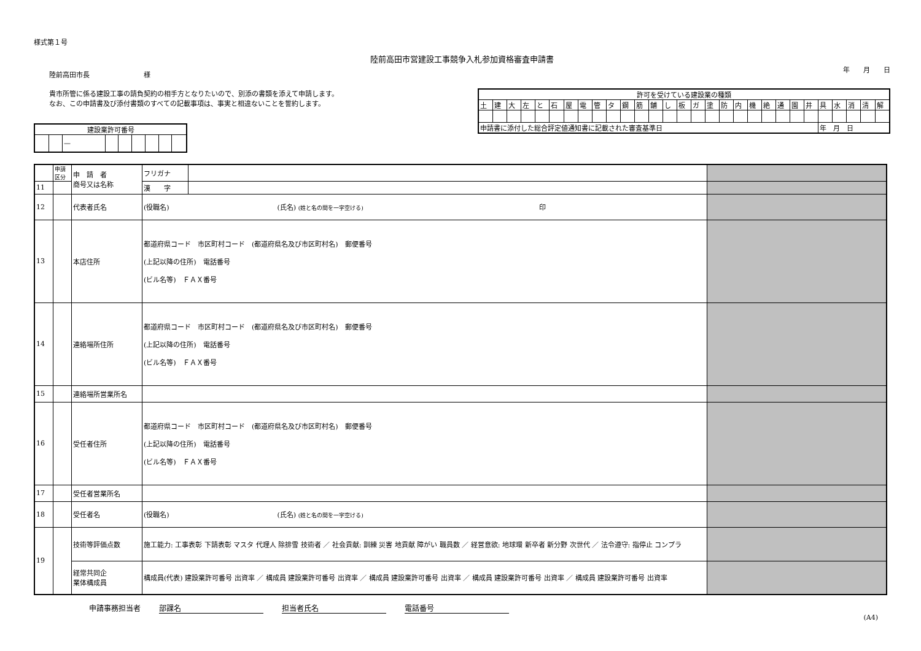様式第１号
陸前高田市営建設工事競争入札参加資格審査申請書
陸前高田市長　　　　　　　　様
年　　月　　日
貴市所管に係る建設工事の請負契約の相手方となりたいので、別添の書類を添えて申請します。
なお、この申請書及び添付書類のすべての記載事項は、事実と相違ないことを誓約します。
| 建設業許可番号 | | | | | | | | |
| --- | --- | --- | --- | --- | --- | --- | --- | --- |
| | | — | | | | | | |
| 許可を受けている建設業の種類 | | | | | | | | | | | | | | | | | | | | | | | | | | | | |
| --- | --- | --- | --- | --- | --- | --- | --- | --- | --- | --- | --- | --- | --- | --- | --- | --- | --- | --- | --- | --- | --- | --- | --- | --- | --- | --- | --- | --- |
| 土 | 建 | 大 | 左 | と | 石 | 屋 | 電 | 管 | タ | 鋼 | 筋 | 舗 | し | 板 | ガ | 塗 | 防 | 内 | 機 | 絶 | 通 | 園 | 井 | 具 | 水 | 消 | 清 | 解 |
| 申請書に添付した総合評定値通知書に記載された審査基準日 | | | | | | | | | | | | | | | | | | | | | | | | 年 月 日 | | | | |
| | 申請区分 | 申 請 者 商号又は名称 | フリガナ | | |
| 11 | | | 漢 字 | | |
| 12 | | 代表者氏名 | (役職名) (氏名) (姓と名の間を一字空ける) 印 | | |
| 13 | | 本店住所 | 都道府県コード 市区町村コード (都道府県名及び市区町村名) 郵便番号 (上記以降の住所) 電話番号 (ビル名等) ＦＡＸ番号 | | |
| 14 | | 連絡場所住所 | 都道府県コード 市区町村コード (都道府県名及び市区町村名) 郵便番号 (上記以降の住所) 電話番号 (ビル名等) ＦＡＸ番号 | | |
| 15 | | 連絡場所営業所名 | | | |
| 16 | | 受任者住所 | 都道府県コード 市区町村コード (都道府県名及び市区町村名) 郵便番号 (上記以降の住所) 電話番号 (ビル名等) ＦＡＸ番号 | | |
| 17 | | 受任者営業所名 | | | |
| 18 | | 受任者名 | (役職名) (氏名) (姓と名の間を一字空ける) | | |
| 19 | | 技術等評価点数 | 施工能力: 工事表彰 下請表彰 マスタ 代理人 除排雪 技術者 ／ 社会貢献: 訓練 災害 地貢献 障がい 職員数 ／ 経営意欲: 地球環 新卒者 新分野 次世代 ／ 法令遵守: 指停止 コンプラ | | |
| | | 経常共同企 業体構成員 | 構成員(代表) 建設業許可番号 出資率 ／ 構成員 建設業許可番号 出資率 ／ 構成員 建設業許可番号 出資率 ／ 構成員 建設業許可番号 出資率 ／ 構成員 建設業許可番号 出資率 | | |
申請事務担当者 部課名 担当者氏名 電話番号
(A4)